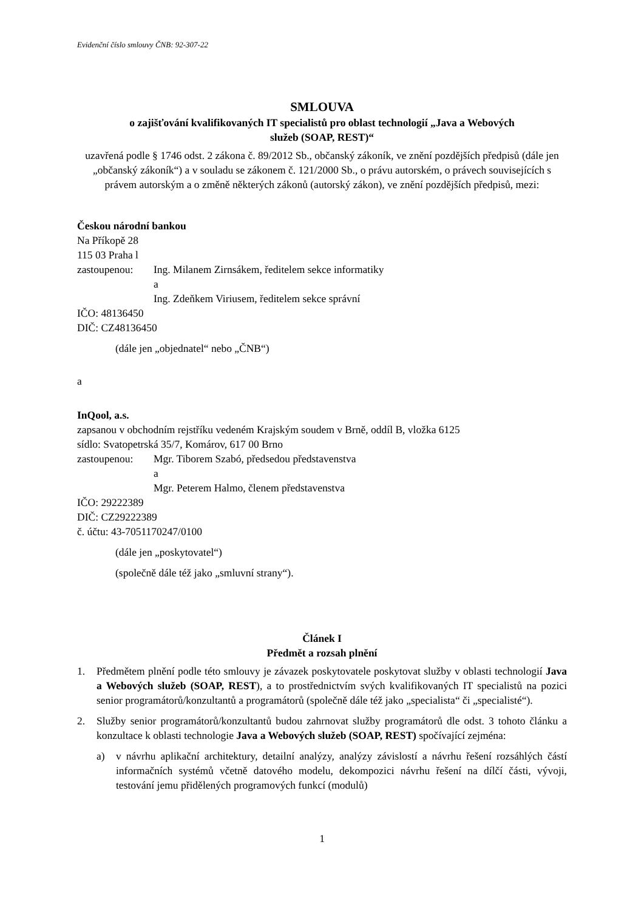Evidenční číslo smlouvy ČNB: 92-307-22
SMLOUVA
o zajišťování kvalifikovaných IT specialistů pro oblast technologií „Java a Webových
služeb (SOAP, REST)“
uzavřená podle § 1746 odst. 2 zákona č. 89/2012 Sb., občanský zákoník, ve znění pozdějších předpisů (dále jen „občanský zákoník“) a v souladu se zákonem č. 121/2000 Sb., o právu autorském, o právech souvisejících s právem autorským a o změně některých zákonů (autorský zákon), ve znění pozdějších předpisů, mezi:
Českou národní bankou
Na Příkopě 28
115 03 Praha l
zastoupenou: Ing. Milanem Zirnsákem, ředitelem sekce informatiky
a
Ing. Zdeňkem Viriusem, ředitelem sekce správní
IČO: 48136450
DIČ: CZ48136450
(dále jen „objednatel“ nebo „ČNB“)
a
InQool, a.s.
zapsanou v obchodním rejstříku vedeném Krajským soudem v Brně, oddíl B, vložka 6125
sídlo: Svatopetrská 35/7, Komárov, 617 00 Brno
zastoupenou: Mgr. Tiborem Szabó, předsedou představenstva
a
Mgr. Peterem Halmo, členem představenstva
IČO: 29222389
DIČ: CZ29222389
č. účtu: 43-7051170247/0100
(dále jen „poskytovatel“)
(společně dále též jako „smluvní strany“).
Článek I
Předmět a rozsah plnění
1. Předmětem plnění podle této smlouvy je závazek poskytovatele poskytovat služby v oblasti technologií Java a Webových služeb (SOAP, REST), a to prostřednictvím svých kvalifikovaných IT specialistů na pozici senior programátorů/konzultantů a programátorů (společně dále též jako „specialista“ či „specialisté“).
2. Služby senior programátorů/konzultantů budou zahrnovat služby programátorů dle odst. 3 tohoto článku a konzultace k oblasti technologie Java a Webových služeb (SOAP, REST) spočívající zejména:
a) v návrhu aplikační architektury, detailní analýzy, analýzy závislostí a návrhu řešení rozsáhlých částí informačních systémů včetně datového modelu, dekompozici návrhu řešení na dílčí části, vývoji, testování jemu přidělených programových funkcí (modulů)
1